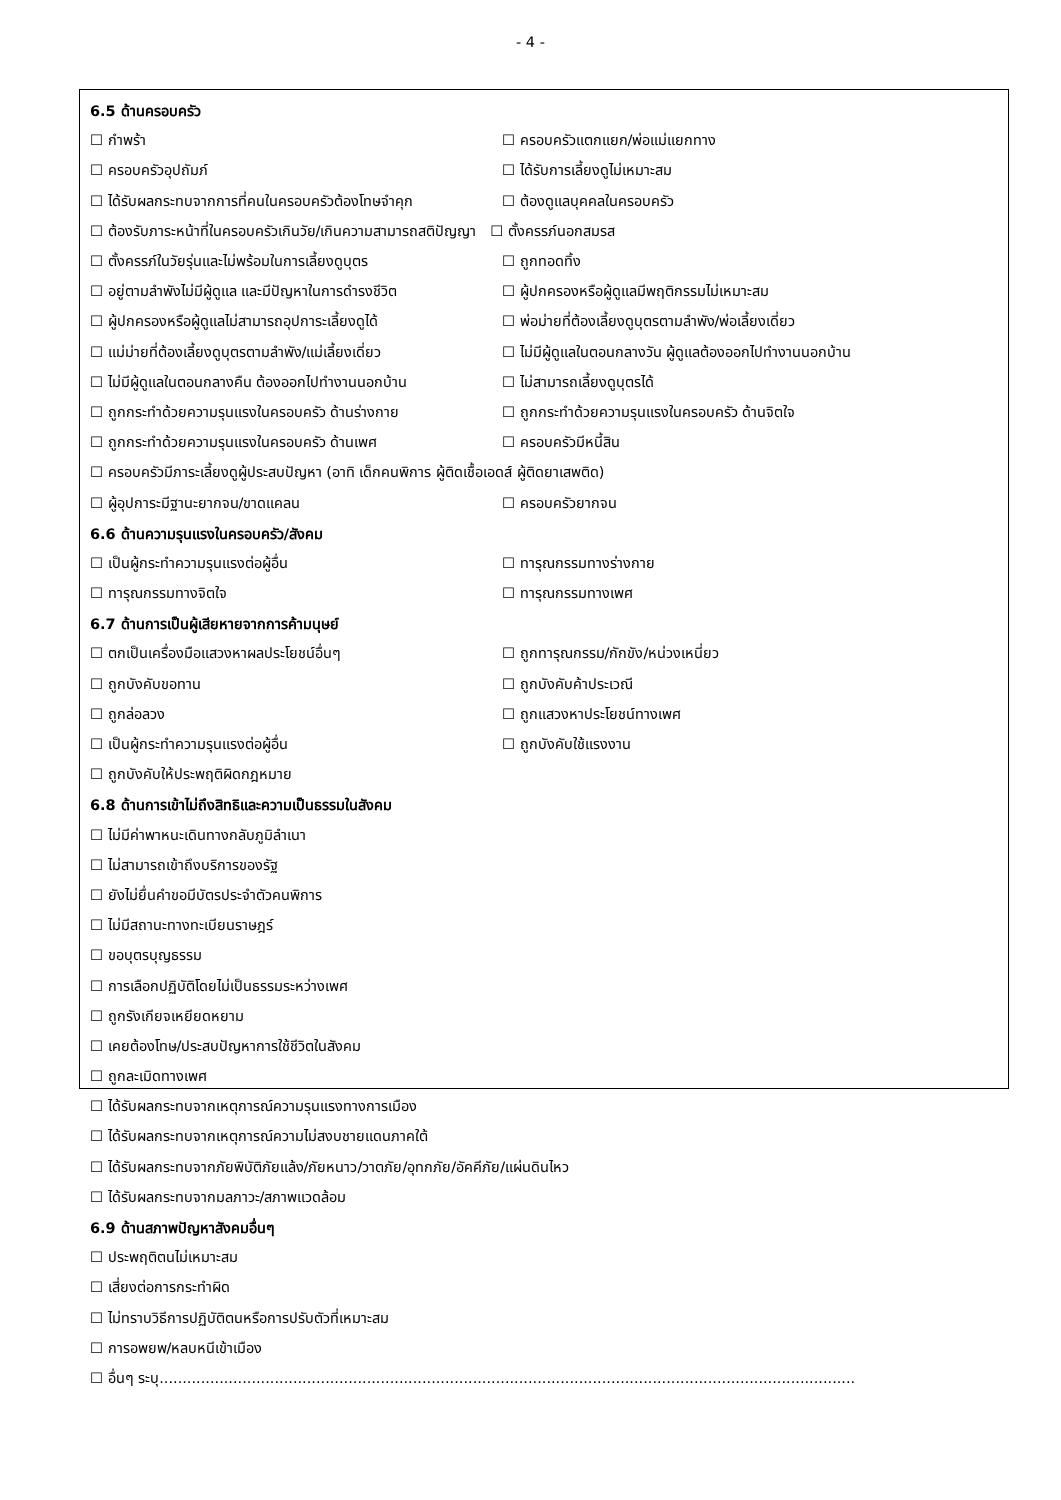- 4 -
6.5 ด้านครอบครัว
☐ กำพร้า ☐ ครอบครัวแตกแยก/พ่อแม่แยกทาง
☐ ครอบครัวอุปถัมภ์ ☐ ได้รับการเลี้ยงดูไม่เหมาะสม
☐ ได้รับผลกระทบจากการที่คนในครอบครัวต้องโทษจำคุก ☐ ต้องดูแลบุคคลในครอบครัว
☐ ต้องรับภาระหน้าที่ในครอบครัวเกินวัย/เกินความสามารถสติปัญญา ☐ ตั้งครรภ์นอกสมรส
☐ ตั้งครรภ์ในวัยรุ่นและไม่พร้อมในการเลี้ยงดูบุตร ☐ ถูกทอดทิ้ง
☐ อยู่ตามลำพังไม่มีผู้ดูแล และมีปัญหาในการดำรงชีวิต ☐ ผู้ปกครองหรือผู้ดูแลมีพฤติกรรมไม่เหมาะสม
☐ ผู้ปกครองหรือผู้ดูแลไม่สามารถอุปการะเลี้ยงดูได้ ☐ พ่อม่ายที่ต้องเลี้ยงดูบุตรตามลำพัง/พ่อเลี้ยงเดี่ยว
☐ แม่ม่ายที่ต้องเลี้ยงดูบุตรตามลำพัง/แม่เลี้ยงเดี่ยว ☐ ไม่มีผู้ดูแลในตอนกลางวัน ผู้ดูแลต้องออกไปทำงานนอกบ้าน
☐ ไม่มีผู้ดูแลในตอนกลางคืน ต้องออกไปทำงานนอกบ้าน ☐ ไม่สามารถเลี้ยงดูบุตรได้
☐ ถูกกระทำด้วยความรุนแรงในครอบครัว ด้านร่างกาย ☐ ถูกกระทำด้วยความรุนแรงในครอบครัว ด้านจิตใจ
☐ ถูกกระทำด้วยความรุนแรงในครอบครัว ด้านเพศ ☐ ครอบครัวมีหนี้สิน
☐ ครอบครัวมีภาระเลี้ยงดูผู้ประสบปัญหา (อาทิ เด็กคนพิการ ผู้ติดเชื้อเอดส์ ผู้ติดยาเสพติด)
☐ ผู้อุปการะมีฐานะยากจน/ขาดแคลน ☐ ครอบครัวยากจน
6.6 ด้านความรุนแรงในครอบครัว/สังคม
☐ เป็นผู้กระทำความรุนแรงต่อผู้อื่น ☐ ทารุณกรรมทางร่างกาย
☐ ทารุณกรรมทางจิตใจ ☐ ทารุณกรรมทางเพศ
6.7 ด้านการเป็นผู้เสียหายจากการค้ามนุษย์
☐ ตกเป็นเครื่องมือแสวงหาผลประโยชน์อื่นๆ ☐ ถูกทารุณกรรม/กักขัง/หน่วงเหนี่ยว
☐ ถูกบังคับขอทาน ☐ ถูกบังคับค้าประเวณี
☐ ถูกล่อลวง ☐ ถูกแสวงหาประโยชน์ทางเพศ
☐ เป็นผู้กระทำความรุนแรงต่อผู้อื่น ☐ ถูกบังคับใช้แรงงาน
☐ ถูกบังคับให้ประพฤติผิดกฎหมาย
6.8 ด้านการเข้าไม่ถึงสิทธิและความเป็นธรรมในสังคม
☐ ไม่มีค่าพาหนะเดินทางกลับภูมิลำเนา
☐ ไม่สามารถเข้าถึงบริการของรัฐ
☐ ยังไม่ยื่นคำขอมีบัตรประจำตัวคนพิการ
☐ ไม่มีสถานะทางทะเบียนราษฎร์
☐ ขอบุตรบุญธรรม
☐ การเลือกปฏิบัติโดยไม่เป็นธรรมระหว่างเพศ
☐ ถูกรังเกียจเหยียดหยาม
☐ เคยต้องโทษ/ประสบปัญหาการใช้ชีวิตในสังคม
☐ ถูกละเมิดทางเพศ
☐ ได้รับผลกระทบจากเหตุการณ์ความรุนแรงทางการเมือง
☐ ได้รับผลกระทบจากเหตุการณ์ความไม่สงบชายแดนภาคใต้
☐ ได้รับผลกระทบจากภัยพิบัติภัยแล้ง/ภัยหนาว/วาตภัย/อุทกภัย/อัคคีภัย/แผ่นดินไหว
☐ ได้รับผลกระทบจากมลภาวะ/สภาพแวดล้อม
6.9 ด้านสภาพปัญหาสังคมอื่นๆ
☐ ประพฤติตนไม่เหมาะสม
☐ เสี่ยงต่อการกระทำผิด
☐ ไม่ทราบวิธีการปฏิบัติตนหรือการปรับตัวที่เหมาะสม
☐ การอพยพ/หลบหนีเข้าเมือง
☐ อื่นๆ ระบุ.......................................................................................................................................................